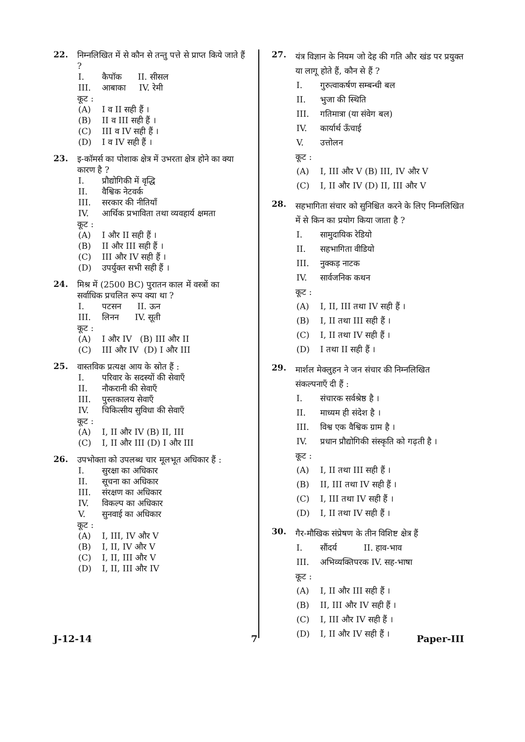22.
निम्नलिखित में से कौन से तन्तु पत्ते से प्राप्त किये जाते हैं ?
I. कैपॉक II. सीसल
III. आबाका IV. रेमी
कूट :
(A) I व II सही हैं ।
(B) II व III सही हैं ।
(C) III व IV सही हैं ।
(D) I व IV सही हैं ।
23.
इ-कॉमर्स का पोशाक क्षेत्र में उभरता क्षेत्र होने का क्या कारण है ?
I. प्रौद्योगिकी में वृद्धि
II. वैश्विक नेटवर्क
III. सरकार की नीतियाँ
IV. आर्थिक प्रभाविता तथा व्यवहार्य क्षमता
कूट :
(A) I और II सही हैं ।
(B) II और III सही हैं ।
(C) III और IV सही हैं ।
(D) उपर्युक्त सभी सही हैं ।
24.
मिश्र में (2500 BC) पुरातन काल में वस्त्रों का सर्वाधिक प्रचलित रूप क्या था ?
I. पटसन II. ऊन
III. लिनन IV. सूती
कूट :
(A) I और IV (B) III और II
(C) III और IV (D) I और III
25.
वास्तविक प्रत्यक्ष आय के स्रोत हैं :
I. परिवार के सदस्यों की सेवाएँ
II. नौकरानी की सेवाएँ
III. पुस्तकालय सेवाएँ
IV. चिकित्सीय सुविधा की सेवाएँ
कूट :
(A) I, II और IV (B) II, III
(C) I, II और III (D) I और III
26.
उपभोक्ता को उपलब्ध चार मूलभूत अधिकार हैं :
I. सुरक्षा का अधिकार
II. सूचना का अधिकार
III. संरक्षण का अधिकार
IV. विकल्प का अधिकार
V. सुनवाई का अधिकार
कूट :
(A) I, III, IV और V
(B) I, II, IV और V
(C) I, II, III और V
(D) I, II, III और IV
27.
यंत्र विज्ञान के नियम जो देह की गति और खंड पर प्रयुक्त या लागू होते हैं, कौन से हैं ?
I. गुरुत्वाकर्षण सम्बन्धी बल
II. भुजा की स्थिति
III. गतिमात्रा (या संवेग बल)
IV. कार्यार्थ ऊँचाई
V. उत्तोलन
कूट :
(A) I, III और V (B) III, IV और V
(C) I, II और IV (D) II, III और V
28.
सहभागिता संचार को सुनिश्चित करने के लिए निम्नलिखित में से किन का प्रयोग किया जाता है ?
I. सामुदायिक रेडियो
II. सहभागिता वीडियो
III. नुक्कड़ नाटक
IV. सार्वजनिक कथन
कूट :
(A) I, II, III तथा IV सही हैं ।
(B) I, II तथा III सही हैं ।
(C) I, II तथा IV सही हैं ।
(D) I तथा II सही हैं ।
29.
मार्शल मेक्लुहन ने जन संचार की निम्नलिखित संकल्पनाएँ दी हैं :
I. संचारक सर्वश्रेष्ठ है ।
II. माध्यम ही संदेश है ।
III. विश्व एक वैश्विक ग्राम है ।
IV. प्रधान प्रौद्योगिकी संस्कृति को गढ़ती है ।
कूट :
(A) I, II तथा III सही हैं ।
(B) II, III तथा IV सही हैं ।
(C) I, III तथा IV सही हैं ।
(D) I, II तथा IV सही हैं ।
30.
गैर-मौखिक संप्रेषण के तीन विशिष्ट क्षेत्र हैं
I. सौंदर्य II. हाव-भाव
III. अभिव्यक्तिपरक IV. सह-भाषा
कूट :
(A) I, II और III सही हैं ।
(B) II, III और IV सही हैं ।
(C) I, III और IV सही हैं ।
(D) I, II और IV सही हैं ।
J-12-14 7 Paper-III